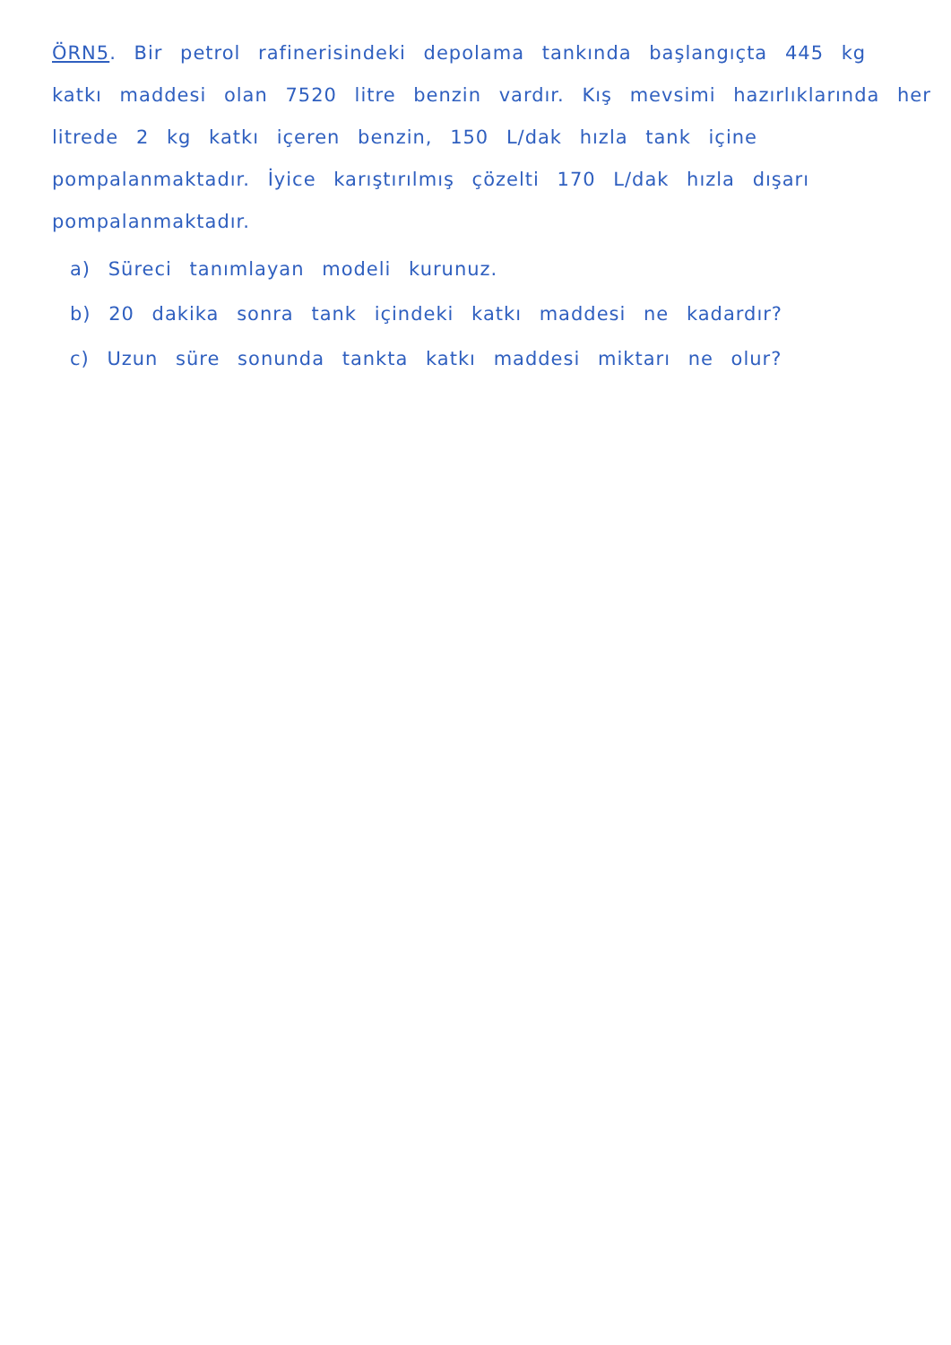ÖRN5. Bir petrol rafinerisindeki depolama tankında başlangıçta 445 kg katkı maddesi olan 7520 litre benzin vardır. Kış mevsimi hazırlıklarında her litrede 2 kg katkı içeren benzin, 150 L/dak hızla tank içine pompalanmaktadır. İyice karıştırılmış çözelti 170 L/dak hızla dışarı pompalanmaktadır.
a) Süreci tanımlayan modeli kurunuz.
b) 20 dakika sonra tank içindeki katkı maddesi ne kadardır?
c) Uzun süre sonunda tankta katkı maddesi miktarı ne olur?